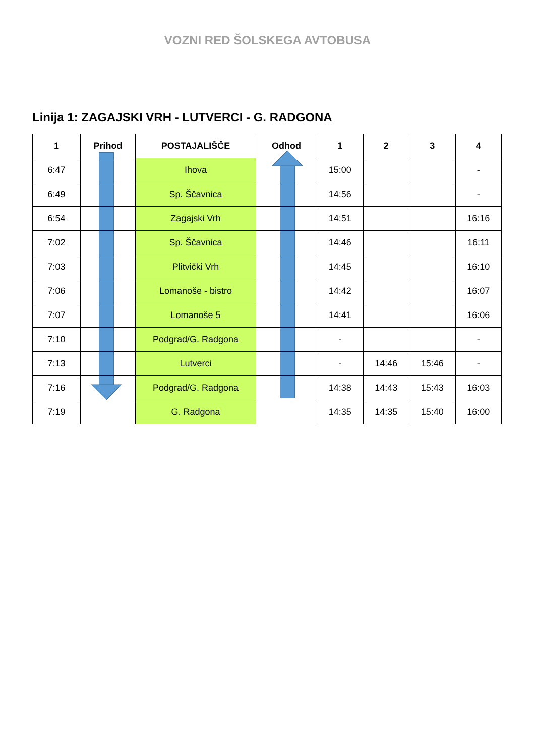VOZNI RED ŠOLSKEGA AVTOBUSA
Linija 1: ZAGAJSKI VRH - LUTVERCI - G. RADGONA
| 1 | Prihod | POSTAJALIŠČE | Odhod | 1 | 2 | 3 | 4 |
| --- | --- | --- | --- | --- | --- | --- | --- |
| 6:47 | | Ihova | | 15:00 | | | - |
| 6:49 | | Sp. Ščavnica | | 14:56 | | | - |
| 6:54 | | Zagajski Vrh | | 14:51 | | | 16:16 |
| 7:02 | | Sp. Ščavnica | | 14:46 | | | 16:11 |
| 7:03 | | Plitvički Vrh | | 14:45 | | | 16:10 |
| 7:06 | | Lomanoše - bistro | | 14:42 | | | 16:07 |
| 7:07 | | Lomanoše 5 | | 14:41 | | | 16:06 |
| 7:10 | | Podgrad/G. Radgona | | - | | | - |
| 7:13 | | Lutverci | | - | 14:46 | 15:46 | - |
| 7:16 | | Podgrad/G. Radgona | | 14:38 | 14:43 | 15:43 | 16:03 |
| 7:19 | | G. Radgona | | 14:35 | 14:35 | 15:40 | 16:00 |